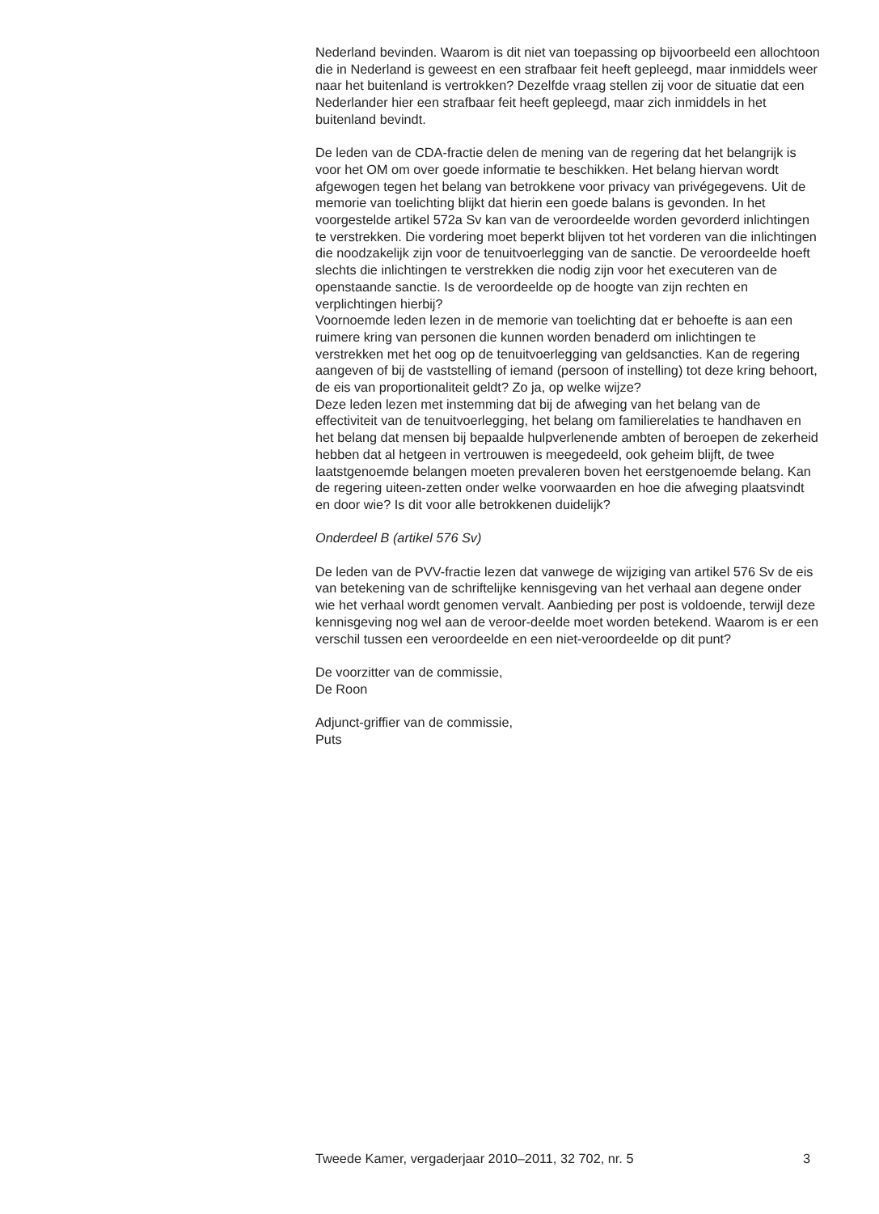Nederland bevinden. Waarom is dit niet van toepassing op bijvoorbeeld een allochtoon die in Nederland is geweest en een strafbaar feit heeft gepleegd, maar inmiddels weer naar het buitenland is vertrokken? Dezelfde vraag stellen zij voor de situatie dat een Nederlander hier een strafbaar feit heeft gepleegd, maar zich inmiddels in het buitenland bevindt.
De leden van de CDA-fractie delen de mening van de regering dat het belangrijk is voor het OM om over goede informatie te beschikken. Het belang hiervan wordt afgewogen tegen het belang van betrokkene voor privacy van privégegevens. Uit de memorie van toelichting blijkt dat hierin een goede balans is gevonden. In het voorgestelde artikel 572a Sv kan van de veroordeelde worden gevorderd inlichtingen te verstrekken. Die vordering moet beperkt blijven tot het vorderen van die inlichtingen die noodzakelijk zijn voor de tenuitvoerlegging van de sanctie. De veroordeelde hoeft slechts die inlichtingen te verstrekken die nodig zijn voor het executeren van de openstaande sanctie. Is de veroordeelde op de hoogte van zijn rechten en verplichtingen hierbij?
Voornoemde leden lezen in de memorie van toelichting dat er behoefte is aan een ruimere kring van personen die kunnen worden benaderd om inlichtingen te verstrekken met het oog op de tenuitvoerlegging van geldsancties. Kan de regering aangeven of bij de vaststelling of iemand (persoon of instelling) tot deze kring behoort, de eis van proportionaliteit geldt? Zo ja, op welke wijze?
Deze leden lezen met instemming dat bij de afweging van het belang van de effectiviteit van de tenuitvoerlegging, het belang om familierelaties te handhaven en het belang dat mensen bij bepaalde hulpverlenende ambten of beroepen de zekerheid hebben dat al hetgeen in vertrouwen is meegedeeld, ook geheim blijft, de twee laatstgenoemde belangen moeten prevaleren boven het eerstgenoemde belang. Kan de regering uiteen-zetten onder welke voorwaarden en hoe die afweging plaatsvindt en door wie? Is dit voor alle betrokkenen duidelijk?
Onderdeel B (artikel 576 Sv)
De leden van de PVV-fractie lezen dat vanwege de wijziging van artikel 576 Sv de eis van betekening van de schriftelijke kennisgeving van het verhaal aan degene onder wie het verhaal wordt genomen vervalt. Aanbieding per post is voldoende, terwijl deze kennisgeving nog wel aan de veroor-deelde moet worden betekend. Waarom is er een verschil tussen een veroordeelde en een niet-veroordeelde op dit punt?
De voorzitter van de commissie,
De Roon
Adjunct-griffier van de commissie,
Puts
Tweede Kamer, vergaderjaar 2010–2011, 32 702, nr. 5 3